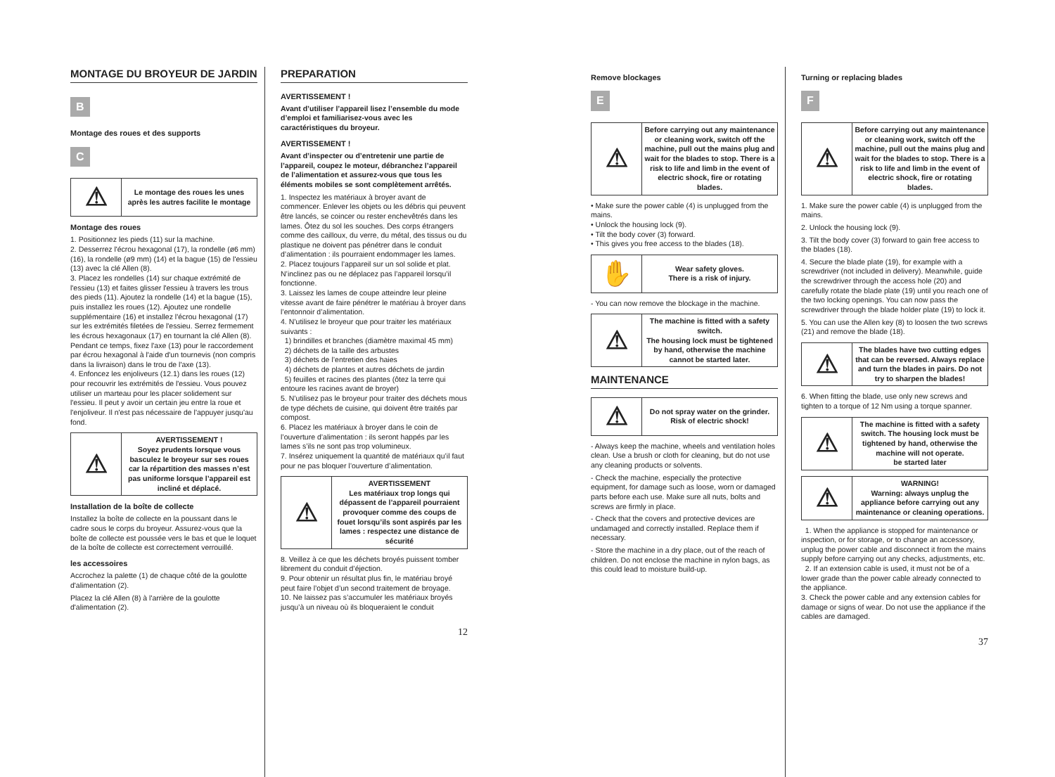MONTAGE DU BROYEUR DE JARDIN
B
Montage des roues et des supports
C
| ⚠ | Le montage des roues les unes après les autres facilite le montage |
Montage des roues
1. Positionnez les pieds (11) sur la machine.
2. Desserrez l'écrou hexagonal (17), la rondelle (ø6 mm) (16), la rondelle (ø9 mm) (14) et la bague (15) de l'essieu (13) avec la clé Allen (8).
3. Placez les rondelles (14) sur chaque extrémité de l'essieu (13) et faites glisser l'essieu à travers les trous des pieds (11). Ajoutez la rondelle (14) et la bague (15), puis installez les roues (12). Ajoutez une rondelle supplémentaire (16) et installez l'écrou hexagonal (17) sur les extrémités filetées de l'essieu. Serrez fermement les écrous hexagonaux (17) en tournant la clé Allen (8). Pendant ce temps, fixez l'axe (13) pour le raccordement par écrou hexagonal à l'aide d'un tournevis (non compris dans la livraison) dans le trou de l'axe (13).
4. Enfoncez les enjoliveurs (12.1) dans les roues (12) pour recouvrir les extrémités de l'essieu. Vous pouvez utiliser un marteau pour les placer solidement sur l'essieu. Il peut y avoir un certain jeu entre la roue et l'enjoliveur. Il n'est pas nécessaire de l'appuyer jusqu'au fond.
| ⚠ | AVERTISSEMENT ! Soyez prudents lorsque vous basculez le broyeur sur ses roues car la répartition des masses n’est pas uniforme lorsque l’appareil est incliné et déplacé. |
Installation de la boîte de collecte
Installez la boîte de collecte en la poussant dans le cadre sous le corps du broyeur. Assurez-vous que la boîte de collecte est poussée vers le bas et que le loquet de la boîte de collecte est correctement verrouillé.
les accessoires
Accrochez la palette (1) de chaque côté de la goulotte d'alimentation (2).
Placez la clé Allen (8) à l'arrière de la goulotte d'alimentation (2).
PREPARATION
AVERTISSEMENT !
Avant d’utiliser l’appareil lisez l’ensemble du mode d’emploi et familiarisez-vous avec les caractéristiques du broyeur.
AVERTISSEMENT !
Avant d’inspecter ou d’entretenir une partie de l’appareil, coupez le moteur, débranchez l’appareil de l’alimentation et assurez-vous que tous les éléments mobiles se sont complètement arrêtés.
1. Inspectez les matériaux à broyer avant de commencer. Enlever les objets ou les débris qui peuvent être lancés, se coincer ou rester enchevêtrés dans les lames. Ôtez du sol les souches. Des corps étrangers comme des cailloux, du verre, du métal, des tissus ou du plastique ne doivent pas pénétrer dans le conduit d’alimentation : ils pourraient endommager les lames.
2. Placez toujours l’appareil sur un sol solide et plat. N’inclinez pas ou ne déplacez pas l’appareil lorsqu’il fonctionne.
3. Laissez les lames de coupe atteindre leur pleine vitesse avant de faire pénétrer le matériau à broyer dans l’entonnoir d’alimentation.
4. N’utilisez le broyeur que pour traiter les matériaux suivants :
1) brindilles et branches (diamètre maximal 45 mm)
2) déchets de la taille des arbustes
3) déchets de l’entretien des haies
4) déchets de plantes et autres déchets de jardin
5) feuilles et racines des plantes (ôtez la terre qui entoure les racines avant de broyer)
5. N’utilisez pas le broyeur pour traiter des déchets mous de type déchets de cuisine, qui doivent être traités par compost.
6. Placez les matériaux à broyer dans le coin de l’ouverture d’alimentation : ils seront happés par les lames s’ils ne sont pas trop volumineux.
7. Insérez uniquement la quantité de matériaux qu’il faut pour ne pas bloquer l’ouverture d’alimentation.
| ⚠ | AVERTISSEMENT Les matériaux trop longs qui dépassent de l’appareil pourraient provoquer comme des coups de fouet lorsqu’ils sont aspirés par les lames : respectez une distance de sécurité |
8. Veillez à ce que les déchets broyés puissent tomber librement du conduit d’éjection.
9. Pour obtenir un résultat plus fin, le matériau broyé peut faire l’objet d’un second traitement de broyage.
10. Ne laissez pas s’accumuler les matériaux broyés jusqu’à un niveau où ils bloqueraient le conduit
12
Remove blockages
E
| ⚠ | Before carrying out any maintenance or cleaning work, switch off the machine, pull out the mains plug and wait for the blades to stop. There is a risk to life and limb in the event of electric shock, fire or rotating blades. |
• Make sure the power cable (4) is unplugged from the mains.
• Unlock the housing lock (9).
• Tilt the body cover (3) forward.
• This gives you free access to the blades (18).
| ✋ | Wear safety gloves. There is a risk of injury. |
- You can now remove the blockage in the machine.
| ⚠ | The machine is fitted with a safety switch. The housing lock must be tightened by hand, otherwise the machine cannot be started later. |
MAINTENANCE
| ⚠ | Do not spray water on the grinder. Risk of electric shock! |
- Always keep the machine, wheels and ventilation holes clean. Use a brush or cloth for cleaning, but do not use any cleaning products or solvents.
- Check the machine, especially the protective equipment, for damage such as loose, worn or damaged parts before each use. Make sure all nuts, bolts and screws are firmly in place.
- Check that the covers and protective devices are undamaged and correctly installed. Replace them if necessary.
- Store the machine in a dry place, out of the reach of children. Do not enclose the machine in nylon bags, as this could lead to moisture build-up.
Turning or replacing blades
F
| ⚠ | Before carrying out any maintenance or cleaning work, switch off the machine, pull out the mains plug and wait for the blades to stop. There is a risk to life and limb in the event of electric shock, fire or rotating blades. |
1. Make sure the power cable (4) is unplugged from the mains.
2. Unlock the housing lock (9).
3. Tilt the body cover (3) forward to gain free access to the blades (18).
4. Secure the blade plate (19), for example with a screwdriver (not included in delivery). Meanwhile, guide the screwdriver through the access hole (20) and carefully rotate the blade plate (19) until you reach one of the two locking openings. You can now pass the screwdriver through the blade holder plate (19) to lock it.
5. You can use the Allen key (8) to loosen the two screws (21) and remove the blade (18).
| ⚠ | The blades have two cutting edges that can be reversed. Always replace and turn the blades in pairs. Do not try to sharpen the blades! |
6. When fitting the blade, use only new screws and tighten to a torque of 12 Nm using a torque spanner.
| ⚠ | The machine is fitted with a safety switch. The housing lock must be tightened by hand, otherwise the machine will not operate. be started later |
| ⚠ | WARNING! Warning: always unplug the appliance before carrying out any maintenance or cleaning operations. |
1. When the appliance is stopped for maintenance or inspection, or for storage, or to change an accessory, unplug the power cable and disconnect it from the mains supply before carrying out any checks, adjustments, etc.
2. If an extension cable is used, it must not be of a lower grade than the power cable already connected to the appliance.
3. Check the power cable and any extension cables for damage or signs of wear. Do not use the appliance if the cables are damaged.
37